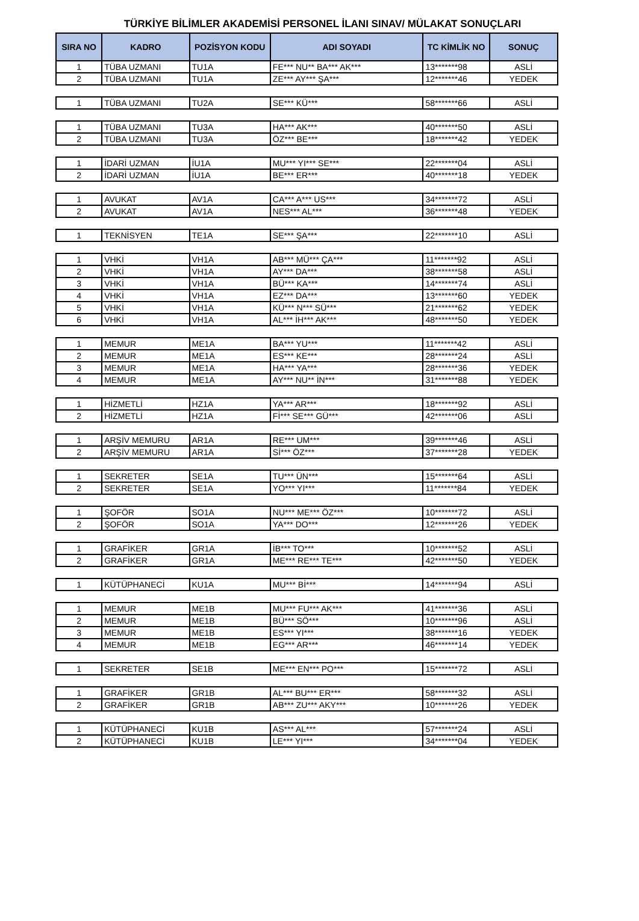TÜRKİYE BİLİMLER AKADEMİSİ PERSONEL İLANI SINAV/ MÜLAKAT SONUÇLARI
| SIRA NO | KADRO | POZİSYON KODU | ADI SOYADI | TC KİMLİK NO | SONUÇ |
| --- | --- | --- | --- | --- | --- |
| 1 | TÜBA UZMANI | TU1A | FE*** NU** BA*** AK*** | 13*******98 | ASLİ |
| 2 | TÜBA UZMANI | TU1A | ZE*** AY*** ŞA*** | 12*******46 | YEDEK |
| 1 | TÜBA UZMANI | TU2A | SE*** KÜ*** | 58*******66 | ASLİ |
| 1 | TÜBA UZMANI | TU3A | HA*** AK*** | 40*******50 | ASLİ |
| 2 | TÜBA UZMANI | TU3A | ÖZ*** BE*** | 18*******42 | YEDEK |
| 1 | İDARİ UZMAN | İU1A | MU*** YI*** SE*** | 22*******04 | ASLİ |
| 2 | İDARİ UZMAN | İU1A | BE*** ER*** | 40*******18 | YEDEK |
| 1 | AVUKAT | AV1A | CA*** A*** US*** | 34*******72 | ASLİ |
| 2 | AVUKAT | AV1A | NES*** AL*** | 36*******48 | YEDEK |
| 1 | TEKNİSYEN | TE1A | SE*** ŞA*** | 22*******10 | ASLİ |
| 1 | VHKİ | VH1A | AB*** MÜ*** ÇA*** | 11*******92 | ASLİ |
| 2 | VHKİ | VH1A | AY*** DA*** | 38*******58 | ASLİ |
| 3 | VHKİ | VH1A | BÜ*** KA*** | 14*******74 | ASLİ |
| 4 | VHKİ | VH1A | EZ*** DA*** | 13*******60 | YEDEK |
| 5 | VHKİ | VH1A | KÜ*** N*** SÜ*** | 21*******62 | YEDEK |
| 6 | VHKİ | VH1A | AL*** İH*** AK*** | 48*******50 | YEDEK |
| 1 | MEMUR | ME1A | BA*** YU*** | 11*******42 | ASLİ |
| 2 | MEMUR | ME1A | ES*** KE*** | 28*******24 | ASLİ |
| 3 | MEMUR | ME1A | HA*** YA*** | 28*******36 | YEDEK |
| 4 | MEMUR | ME1A | AY*** NU** İN*** | 31*******88 | YEDEK |
| 1 | HİZMETLİ | HZ1A | YA*** AR*** | 18*******92 | ASLİ |
| 2 | HİZMETLİ | HZ1A | Fİ*** SE*** GÜ*** | 42*******06 | ASLİ |
| 1 | ARŞİV MEMURU | AR1A | RE*** UM*** | 39*******46 | ASLİ |
| 2 | ARŞİV MEMURU | AR1A | Sİ*** ÖZ*** | 37*******28 | YEDEK |
| 1 | SEKRETER | SE1A | TU*** ÜN*** | 15*******64 | ASLİ |
| 2 | SEKRETER | SE1A | YO*** YI*** | 11*******84 | YEDEK |
| 1 | ŞOFÖR | SO1A | NU*** ME*** ÖZ*** | 10*******72 | ASLİ |
| 2 | ŞOFÖR | SO1A | YA*** DO*** | 12*******26 | YEDEK |
| 1 | GRAFİKER | GR1A | İB*** TO*** | 10*******52 | ASLİ |
| 2 | GRAFİKER | GR1A | ME*** RE*** TE*** | 42*******50 | YEDEK |
| 1 | KÜTÜPHANECİ | KU1A | MU*** Bİ*** | 14*******94 | ASLİ |
| 1 | MEMUR | ME1B | MU*** FU*** AK*** | 41*******36 | ASLİ |
| 2 | MEMUR | ME1B | BÜ*** SÖ*** | 10*******96 | ASLİ |
| 3 | MEMUR | ME1B | ES*** YI*** | 38*******16 | YEDEK |
| 4 | MEMUR | ME1B | EG*** AR*** | 46*******14 | YEDEK |
| 1 | SEKRETER | SE1B | ME*** EN*** PO*** | 15*******72 | ASLİ |
| 1 | GRAFİKER | GR1B | AL*** BU*** ER*** | 58*******32 | ASLİ |
| 2 | GRAFİKER | GR1B | AB*** ZU*** AKY*** | 10*******26 | YEDEK |
| 1 | KÜTÜPHANECİ | KU1B | AS*** AL*** | 57*******24 | ASLİ |
| 2 | KÜTÜPHANECİ | KU1B | LE*** YI*** | 34*******04 | YEDEK |